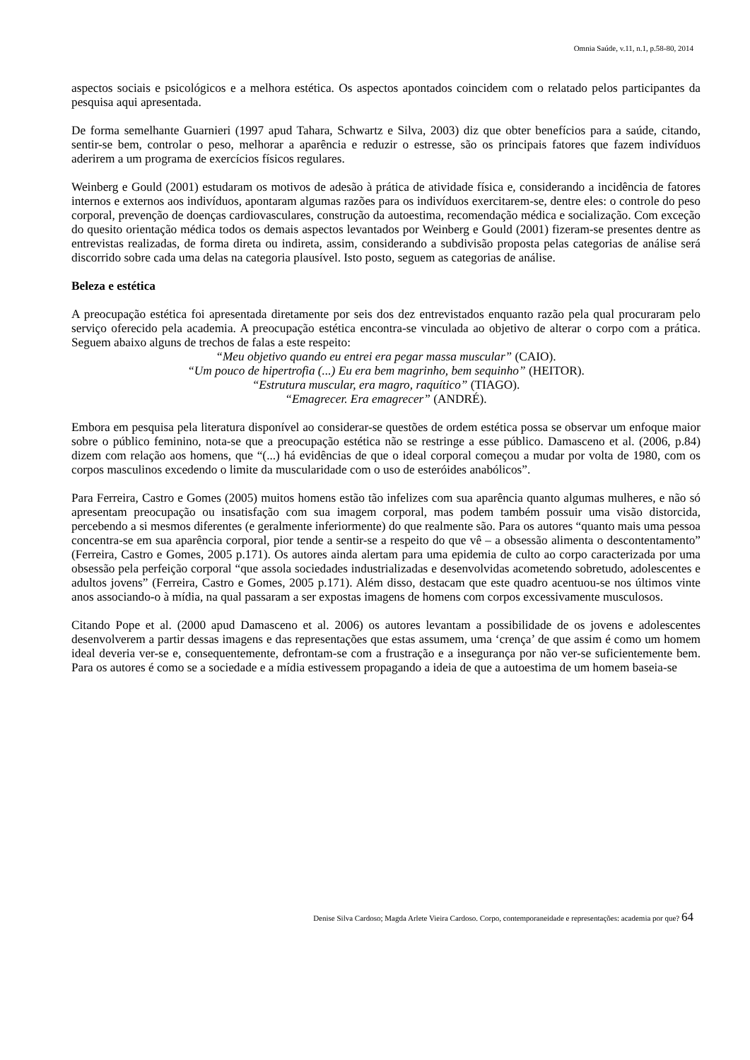Omnia Saúde, v.11, n.1, p.58-80, 2014
aspectos sociais e psicológicos e a melhora estética. Os aspectos apontados coincidem com o relatado pelos participantes da pesquisa aqui apresentada.
De forma semelhante Guarnieri (1997 apud Tahara, Schwartz e Silva, 2003) diz que obter benefícios para a saúde, citando, sentir-se bem, controlar o peso, melhorar a aparência e reduzir o estresse, são os principais fatores que fazem indivíduos aderirem a um programa de exercícios físicos regulares.
Weinberg e Gould (2001) estudaram os motivos de adesão à prática de atividade física e, considerando a incidência de fatores internos e externos aos indivíduos, apontaram algumas razões para os indivíduos exercitarem-se, dentre eles: o controle do peso corporal, prevenção de doenças cardiovasculares, construção da autoestima, recomendação médica e socialização. Com exceção do quesito orientação médica todos os demais aspectos levantados por Weinberg e Gould (2001) fizeram-se presentes dentre as entrevistas realizadas, de forma direta ou indireta, assim, considerando a subdivisão proposta pelas categorias de análise será discorrido sobre cada uma delas na categoria plausível. Isto posto, seguem as categorias de análise.
Beleza e estética
A preocupação estética foi apresentada diretamente por seis dos dez entrevistados enquanto razão pela qual procuraram pelo serviço oferecido pela academia. A preocupação estética encontra-se vinculada ao objetivo de alterar o corpo com a prática. Seguem abaixo alguns de trechos de falas a este respeito:
“Meu objetivo quando eu entrei era pegar massa muscular” (CAIO).
“Um pouco de hipertrofia (...) Eu era bem magrinho, bem sequinho” (HEITOR).
“Estrutura muscular, era magro, raquítico” (TIAGO).
“Emagrecer. Era emagrecer” (ANDRÉ).
Embora em pesquisa pela literatura disponível ao considerar-se questões de ordem estética possa se observar um enfoque maior sobre o público feminino, nota-se que a preocupação estética não se restringe a esse público. Damasceno et al. (2006, p.84) dizem com relação aos homens, que “(...) há evidências de que o ideal corporal começou a mudar por volta de 1980, com os corpos masculinos excedendo o limite da muscularidade com o uso de esteróides anabólicos”.
Para Ferreira, Castro e Gomes (2005) muitos homens estão tão infelizes com sua aparência quanto algumas mulheres, e não só apresentam preocupação ou insatisfação com sua imagem corporal, mas podem também possuir uma visão distorcida, percebendo a si mesmos diferentes (e geralmente inferiormente) do que realmente são. Para os autores “quanto mais uma pessoa concentra-se em sua aparência corporal, pior tende a sentir-se a respeito do que vê – a obsessão alimenta o descontentamento” (Ferreira, Castro e Gomes, 2005 p.171). Os autores ainda alertam para uma epidemia de culto ao corpo caracterizada por uma obsessão pela perfeição corporal “que assola sociedades industrializadas e desenvolvidas acometendo sobretudo, adolescentes e adultos jovens” (Ferreira, Castro e Gomes, 2005 p.171). Além disso, destacam que este quadro acentuou-se nos últimos vinte anos associando-o à mídia, na qual passaram a ser expostas imagens de homens com corpos excessivamente musculosos.
Citando Pope et al. (2000 apud Damasceno et al. 2006) os autores levantam a possibilidade de os jovens e adolescentes desenvolverem a partir dessas imagens e das representações que estas assumem, uma ‘crença’ de que assim é como um homem ideal deveria ver-se e, consequentemente, defrontam-se com a frustração e a insegurança por não ver-se suficientemente bem. Para os autores é como se a sociedade e a mídia estivessem propagando a ideia de que a autoestima de um homem baseia-se
Denise Silva Cardoso; Magda Arlete Vieira Cardoso. Corpo, contemporaneidade e representações: academia por que? 64